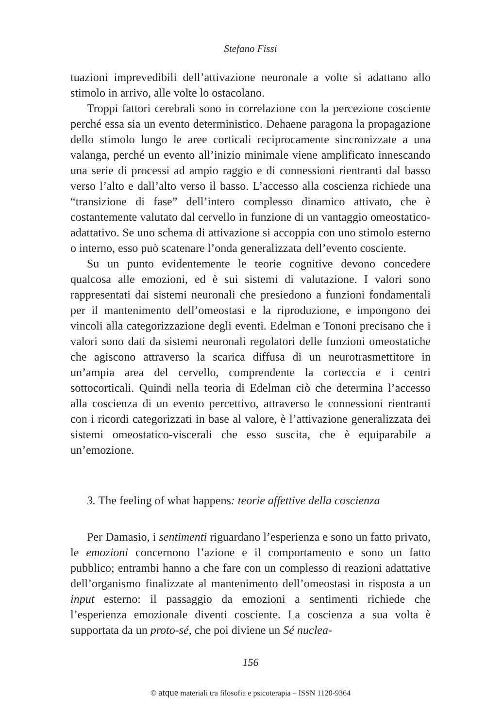Stefano Fissi
tuazioni imprevedibili dell’attivazione neuronale a volte si adattano allo stimolo in arrivo, alle volte lo ostacolano.
Troppi fattori cerebrali sono in correlazione con la percezione cosciente perché essa sia un evento deterministico. Dehaene paragona la propagazione dello stimolo lungo le aree corticali reciprocamente sincronizzate a una valanga, perché un evento all’inizio minimale viene amplificato innescando una serie di processi ad ampio raggio e di connessioni rientranti dal basso verso l’alto e dall’alto verso il basso. L’accesso alla coscienza richiede una “transizione di fase” dell’intero complesso dinamico attivato, che è costantemente valutato dal cervello in funzione di un vantaggio omeostatico-adattativo. Se uno schema di attivazione si accoppia con uno stimolo esterno o interno, esso può scatenare l’onda generalizzata dell’evento cosciente.
Su un punto evidentemente le teorie cognitive devono concedere qualcosa alle emozioni, ed è sui sistemi di valutazione. I valori sono rappresentati dai sistemi neuronali che presiedono a funzioni fondamentali per il mantenimento dell’omeostasi e la riproduzione, e impongono dei vincoli alla categorizzazione degli eventi. Edelman e Tononi precisano che i valori sono dati da sistemi neuronali regolatori delle funzioni omeostatiche che agiscono attraverso la scarica diffusa di un neurotrasmettitore in un’ampia area del cervello, comprendente la corteccia e i centri sottocorticali. Quindi nella teoria di Edelman ciò che determina l’accesso alla coscienza di un evento percettivo, attraverso le connessioni rientranti con i ricordi categorizzati in base al valore, è l’attivazione generalizzata dei sistemi omeostatico-viscerali che esso suscita, che è equiparabile a un’emozione.
3. The feeling of what happens: teorie affettive della coscienza
Per Damasio, i sentimenti riguardano l’esperienza e sono un fatto privato, le emozioni concernono l’azione e il comportamento e sono un fatto pubblico; entrambi hanno a che fare con un complesso di reazioni adattative dell’organismo finalizzate al mantenimento dell’omeostasi in risposta a un input esterno: il passaggio da emozioni a sentimenti richiede che l’esperienza emozionale diventi cosciente. La coscienza a sua volta è supportata da un proto-sé, che poi diviene un Sé nuclea-
156
© atque materiali tra filosofia e psicoterapia – ISSN 1120-9364